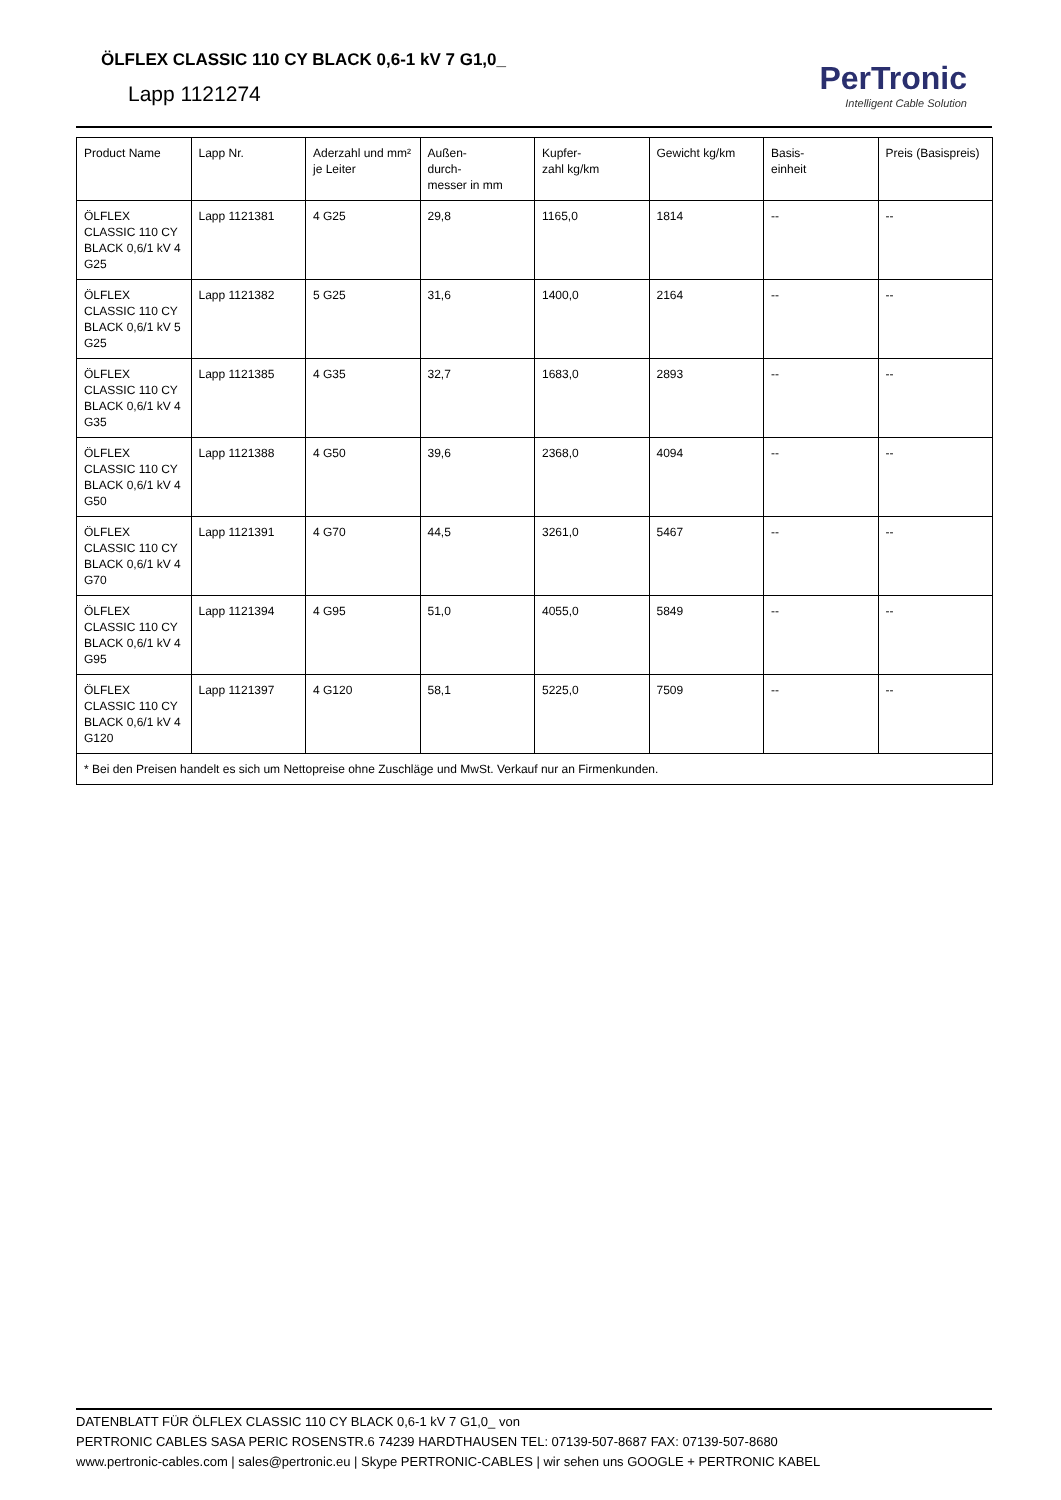ÖLFLEX CLASSIC 110 CY BLACK 0,6-1 kV 7 G1,0_
Lapp 1121274
PerTronic
Intelligent Cable Solution
| Product Name | Lapp Nr. | Aderzahl und mm² je Leiter | Außen- durch- messer in mm | Kupfer- zahl kg/km | Gewicht kg/km | Basis- einheit | Preis (Basispreis) |
| --- | --- | --- | --- | --- | --- | --- | --- |
| ÖLFLEX CLASSIC 110 CY BLACK 0,6/1 kV 4 G25 | Lapp 1121381 | 4 G25 | 29,8 | 1165,0 | 1814 | -- | -- |
| ÖLFLEX CLASSIC 110 CY BLACK 0,6/1 kV 5 G25 | Lapp 1121382 | 5 G25 | 31,6 | 1400,0 | 2164 | -- | -- |
| ÖLFLEX CLASSIC 110 CY BLACK 0,6/1 kV 4 G35 | Lapp 1121385 | 4 G35 | 32,7 | 1683,0 | 2893 | -- | -- |
| ÖLFLEX CLASSIC 110 CY BLACK 0,6/1 kV 4 G50 | Lapp 1121388 | 4 G50 | 39,6 | 2368,0 | 4094 | -- | -- |
| ÖLFLEX CLASSIC 110 CY BLACK 0,6/1 kV 4 G70 | Lapp 1121391 | 4 G70 | 44,5 | 3261,0 | 5467 | -- | -- |
| ÖLFLEX CLASSIC 110 CY BLACK 0,6/1 kV 4 G95 | Lapp 1121394 | 4 G95 | 51,0 | 4055,0 | 5849 | -- | -- |
| ÖLFLEX CLASSIC 110 CY BLACK 0,6/1 kV 4 G120 | Lapp 1121397 | 4 G120 | 58,1 | 5225,0 | 7509 | -- | -- |
| * Bei den Preisen handelt es sich um Nettopreise ohne Zuschläge und MwSt. Verkauf nur an Firmenkunden. | | | | | | | |
DATENBLATT FÜR ÖLFLEX CLASSIC 110 CY BLACK 0,6-1 kV 7 G1,0_ von
PERTRONIC CABLES SASA PERIC ROSENSTR.6 74239 HARDTHAUSEN TEL: 07139-507-8687 FAX: 07139-507-8680
www.pertronic-cables.com | sales@pertronic.eu | Skype PERTRONIC-CABLES | wir sehen uns GOOGLE + PERTRONIC KABEL